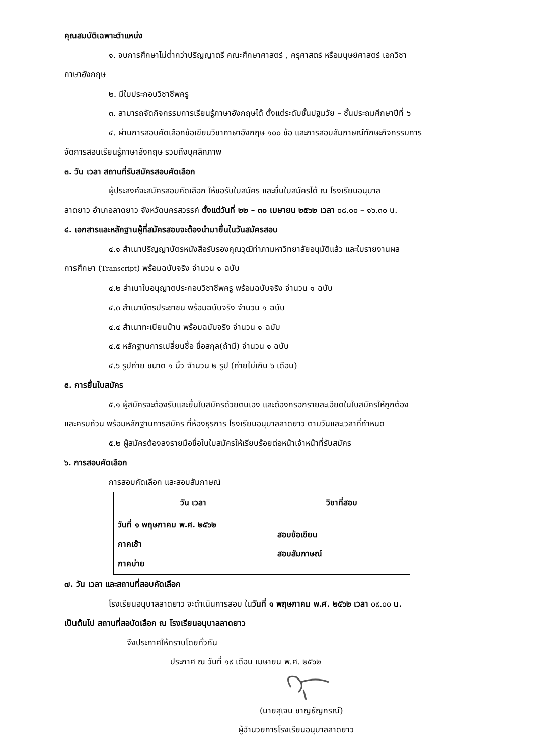คุณสมบัติเฉพาะตำแหน่ง
๑. จบการศึกษาไม่ต่ำกว่าปริญญาตรี คณะศึกษาศาสตร์ , ครุศาสตร์ หรือมนุษย์ศาสตร์ เอกวิชา
ภาษาอังกฤษ
๒. มีใบประกอบวิชาชีพครู
๓. สามารถจัดกิจกรรมการเรียนรู้ภาษาอังกฤษได้ ตั้งแต่ระดับชั้นปฐมวัย – ชั้นประถมศึกษาปีที่ ๖
๔. ผ่านการสอบคัดเลือกข้อเขียนวิชาภาษาอังกฤษ ๑๐๐ ข้อ และการสอบสัมภาษณ์ทักษะกิจกรรมการ
จัดการสอนเรียนรู้ภาษาอังกฤษ รวมถึงบุคลิกภาพ
๓. วัน เวลา สถานที่รับสมัครสอบคัดเลือก
ผู้ประสงค์จะสมัครสอบคัดเลือก ให้ขอรับใบสมัคร และยื่นใบสมัครได้ ณ โรงเรียนอนุบาล
ลาดยาว อำเภอลาดยาว จังหวัดนครสวรรค์ ตั้งแต่วันที่ ๒๒ – ๓๐ เมษายน ๒๕๖๒ เวลา ๐๘.๐๐ – ๑๖.๓๐ น.
๔. เอกสารและหลักฐานผู้ที่สมัครสอบจะต้องนำมายื่นในวันสมัครสอบ
๔.๑ สำเนาปริญญาบัตรหนังสือรับรองคุณวุฒิท่าภามหาวิทยาลัยอนุมัติแล้ว และใบรายงานผล
การศึกษา (Transcript) พร้อมฉบับจริง จำนวน ๑ ฉบับ
๔.๒ สำเนาใบอนุญาตประกอบวิชาชีพครู พร้อมฉบับจริง จำนวน ๑ ฉบับ
๔.๓ สำเนาบัตรประชาชน พร้อมฉบับจริง จำนวน ๑ ฉบับ
๔.๔ สำเนาทะเบียนบ้าน พร้อมฉบับจริง จำนวน ๑ ฉบับ
๔.๕ หลักฐานการเปลี่ยนชื่อ ชื่อสกุล(ถ้ามี) จำนวน ๑ ฉบับ
๔.๖ รูปถ่าย ขนาด ๑ นิ้ว จำนวน ๒ รูป (ถ่ายไม่เกิน ๖ เดือน)
๕. การยื่นใบสมัคร
๕.๑ ผู้สมัครจะต้องรับและยื่นใบสมัครด้วยตนเอง และต้องกรอกรายละเอียดในใบสมัครให้ถูกต้อง
และครบถ้วน พร้อมหลักฐานการสมัคร ที่ห้องธุรการ โรงเรียนอนุบาลลาดยาว ตามวันและเวลาที่กำหนด
๕.๒ ผู้สมัครต้องลงรายมือชื่อในใบสมัครให้เรียบร้อยต่อหน้าเจ้าหน้าที่รับสมัคร
๖. การสอบคัดเลือก
การสอบคัดเลือก และสอบสัมภาษณ์
| วัน เวลา | วิชาที่สอบ |
| --- | --- |
| วันที่ ๑ พฤษภาคม พ.ศ. ๒๕๖๒ ภาคเช้า ภาคบ่าย | สอบข้อเขียน สอบสัมภาษณ์ |
๗. วัน เวลา และสถานที่สอบคัดเลือก
โรงเรียนอนุบาลลาดยาว จะดำเนินการสอบ ในวันที่ ๑ พฤษภาคม พ.ศ. ๒๕๖๒ เวลา ๐๙.๐๐ น.
เป็นต้นไป สถานที่สอบัดเลือก ณ โรงเรียนอนุบาลลาดยาว
จึงประกาศให้ทราบโดยทั่วกัน
ประกาศ ณ วันที่ ๑๙ เดือน เมษายน พ.ศ. ๒๕๖๒
(นายสุเจน ชาญธัญกรณ์)
ผู้อำนวยการโรงเรียนอนุบาลลาดยาว